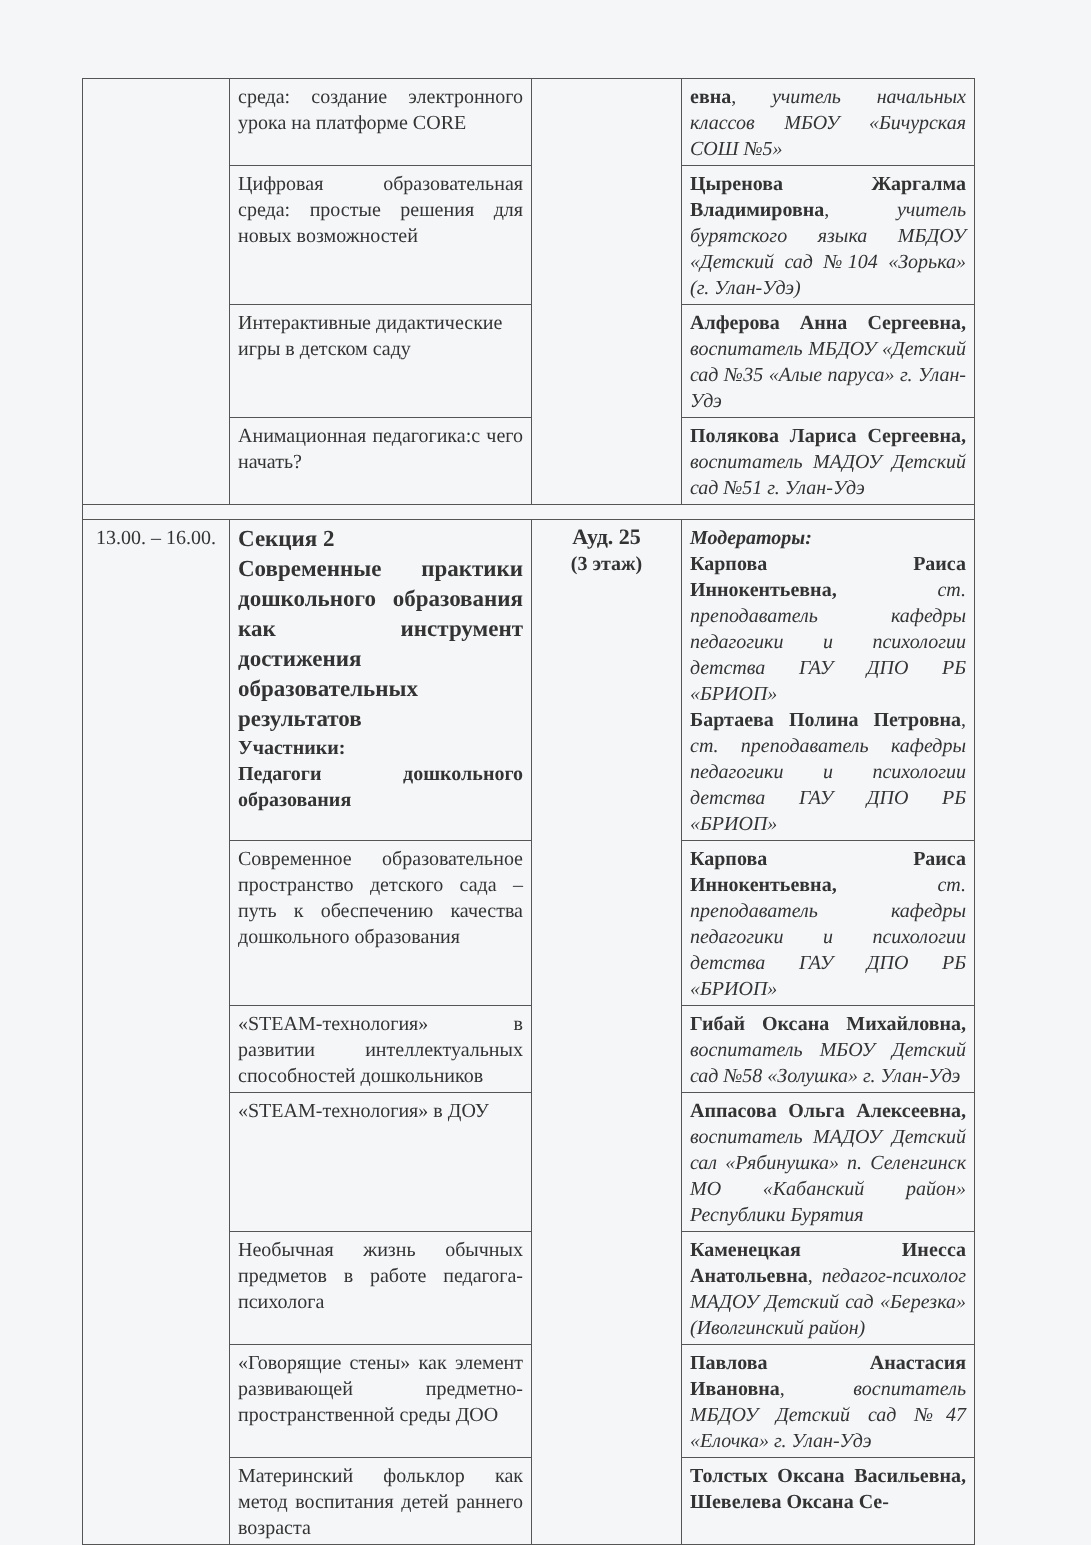| | среда: создание электронного урока на платформе CORE | | евна , учитель начальных классов МБОУ «Бичурская СОШ №5» |
| | Цифровая образовательная среда: простые решения для новых возможностей | | Цыренова Жаргалма Владимировна , учитель бурятского языка МБДОУ «Детский сад №104 «Зорька» (г. Улан-Удэ) |
| | Интерактивные дидактические игры в детском саду | | Алферова Анна Сергеевна, воспитатель МБДОУ «Детский сад №35 «Алые паруса» г. Улан-Удэ |
| | Анимационная педагогика:с чего начать? | | Полякова Лариса Сергеевна, воспитатель МАДОУ Детский сад №51 г. Улан-Удэ |
| 13.00. – 16.00. | Секция 2 Современные практики дошкольного образования как инструмент достижения образовательных результатов Участники: Педагоги дошкольного образования | Ауд. 25 (3 этаж) | Модераторы: Карпова Раиса Иннокентьевна, ст. преподаватель кафедры педагогики и психологии детства ГАУ ДПО РБ «БРИОП» Бартаева Полина Петровна , ст. преподаватель кафедры педагогики и психологии детства ГАУ ДПО РБ «БРИОП» |
| | Современное образовательное пространство детского сада – путь к обеспечению качества дошкольного образования | | Карпова Раиса Иннокентьевна, ст. преподаватель кафедры педагогики и психологии детства ГАУ ДПО РБ «БРИОП» |
| | «STEAM-технология» в развитии интеллектуальных способностей дошкольников | | Гибай Оксана Михайловна, воспитатель МБОУ Детский сад №58 «Золушка» г. Улан-Удэ |
| | «STEAM-технология» в ДОУ | | Аппасова Ольга Алексеевна, воспитатель МАДОУ Детский сал «Рябинушка» п. Селенгинск МО «Кабанский район» Республики Бурятия |
| | Необычная жизнь обычных предметов в работе педагога-психолога | | Каменецкая Инесса Анатольевна , педагог-психолог МАДОУ Детский сад «Березка» (Иволгинский район) |
| | «Говорящие стены» как элемент развивающей предметно-пространственной среды ДОО | | Павлова Анастасия Ивановна , воспитатель МБДОУ Детский сад №47 «Елочка» г. Улан-Удэ |
| | Материнский фольклор как метод воспитания детей раннего возраста | | Толстых Оксана Васильевна, Шевелева Оксана Се- |